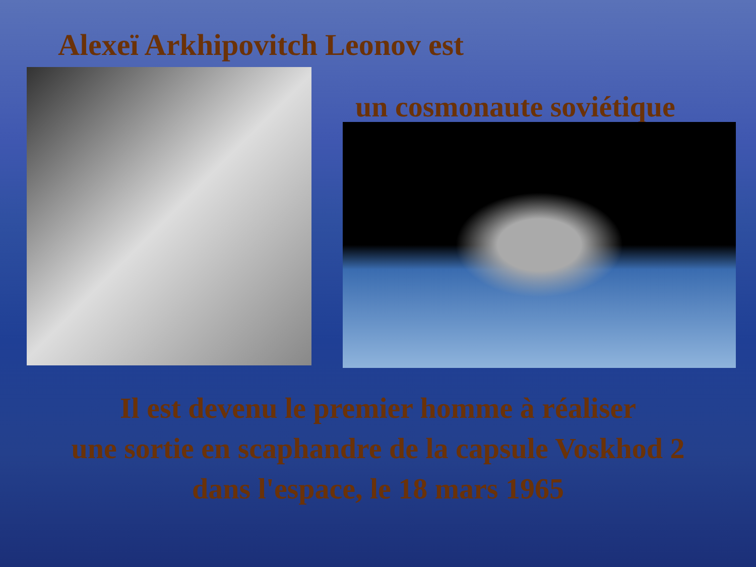Alexeï Arkhipovitch Leonov est
un cosmonaute soviétique
Il est devenu le premier homme à réaliser
une sortie en scaphandre de la capsule Voskhod 2
dans l'espace, le 18 mars 1965